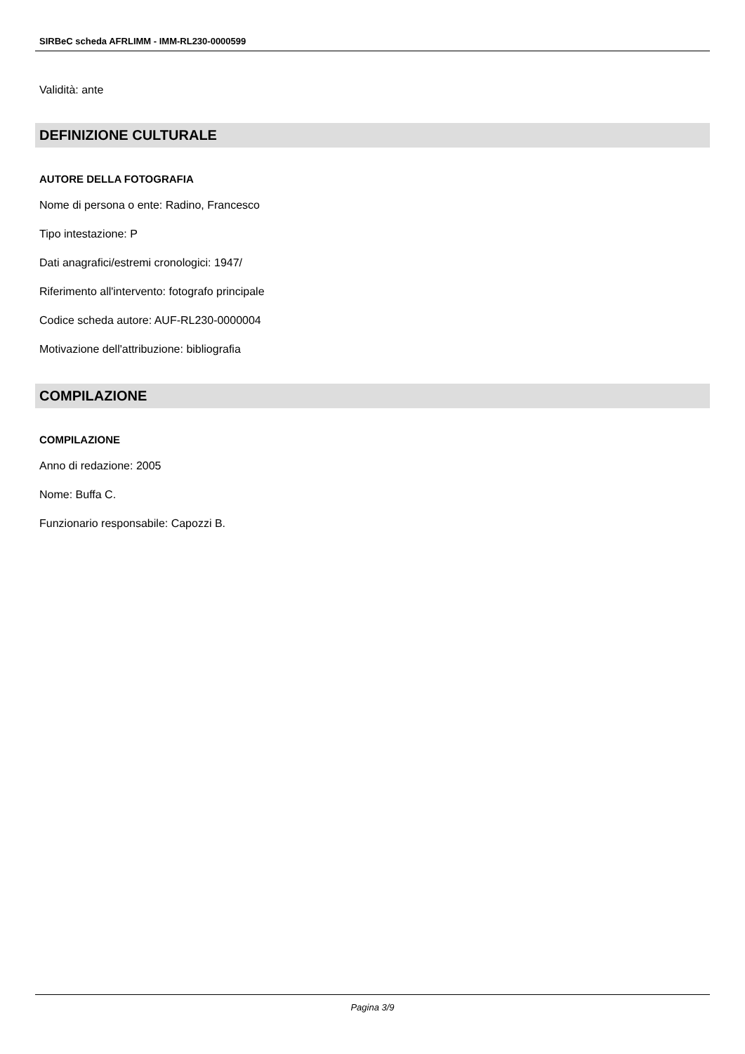SIRBeC scheda AFRLIMM - IMM-RL230-0000599
Validità: ante
DEFINIZIONE CULTURALE
AUTORE DELLA FOTOGRAFIA
Nome di persona o ente: Radino, Francesco
Tipo intestazione: P
Dati anagrafici/estremi cronologici: 1947/
Riferimento all'intervento: fotografo principale
Codice scheda autore: AUF-RL230-0000004
Motivazione dell'attribuzione: bibliografia
COMPILAZIONE
COMPILAZIONE
Anno di redazione: 2005
Nome: Buffa C.
Funzionario responsabile: Capozzi B.
Pagina 3/9